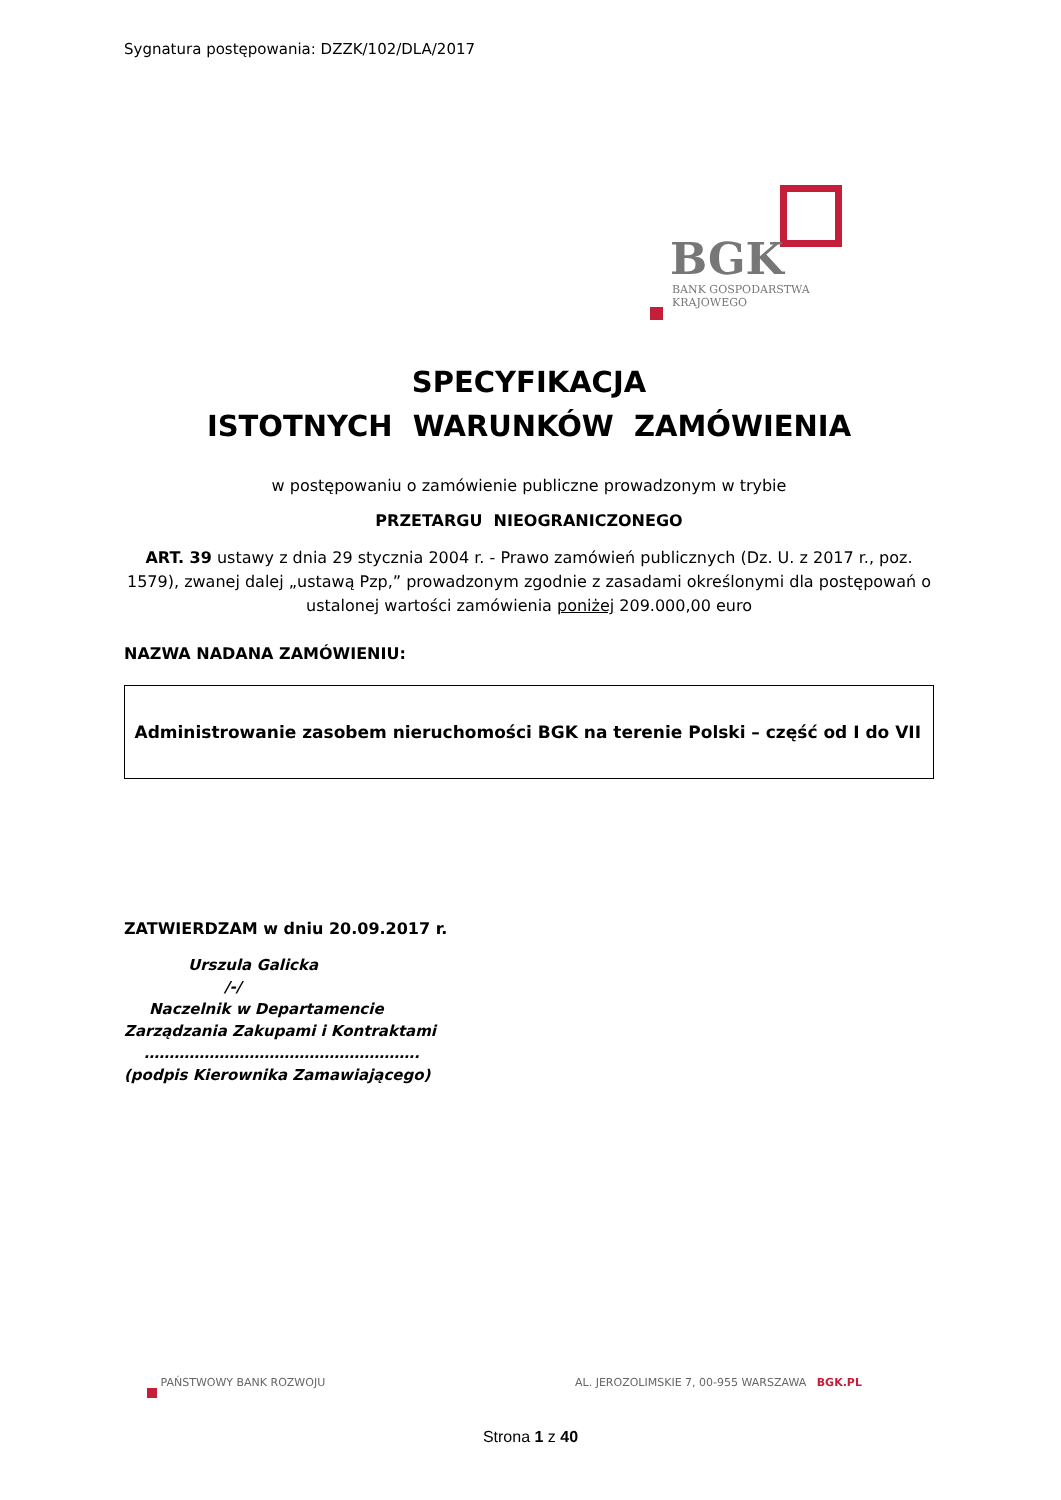Sygnatura postępowania: DZZK/102/DLA/2017
BGK
BANK GOSPODARSTWA
KRAJOWEGO
SPECYFIKACJA
ISTOTNYCH WARUNKÓW ZAMÓWIENIA
w postępowaniu o zamówienie publiczne prowadzonym w trybie
PRZETARGU NIEOGRANICZONEGO
ART. 39 ustawy z dnia 29 stycznia 2004 r. - Prawo zamówień publicznych (Dz. U. z 2017 r., poz. 1579), zwanej dalej „ustawą Pzp,” prowadzonym zgodnie z zasadami określonymi dla postępowań o ustalonej wartości zamówienia poniżej 209.000,00 euro
NAZWA NADANA ZAMÓWIENIU:
Administrowanie zasobem nieruchomości BGK na terenie Polski – część od I do VII
ZATWIERDZAM w dniu 20.09.2017 r.
Urszula Galicka
/-/
Naczelnik w Departamencie
Zarządzania Zakupami i Kontraktami
……………………………………………….
(podpis Kierownika Zamawiającego)
PAŃSTWOWY BANK ROZWOJU
AL. JEROZOLIMSKIE 7, 00-955 WARSZAWA BGK.PL
Strona 1 z 40